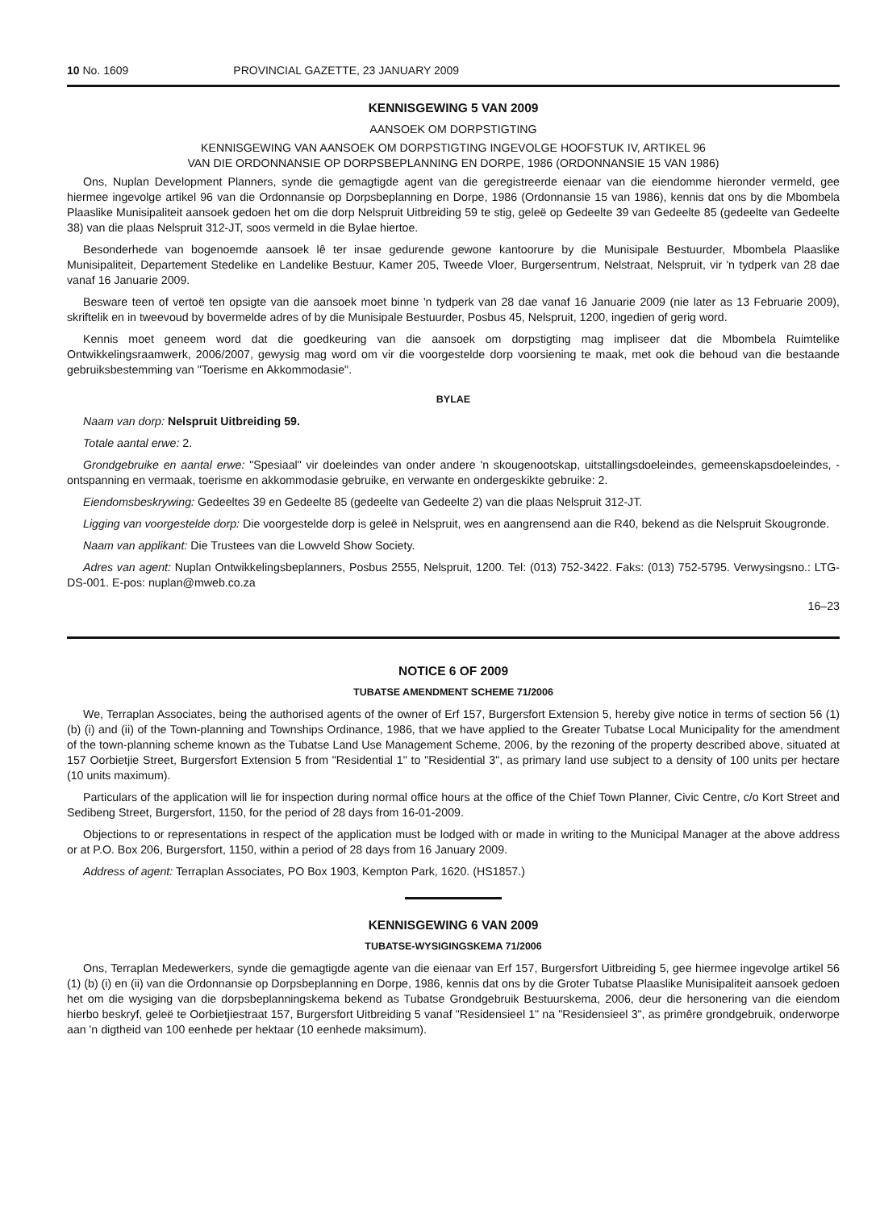10 No. 1609 PROVINCIAL GAZETTE, 23 JANUARY 2009
KENNISGEWING 5 VAN 2009
AANSOEK OM DORPSTIGTING
KENNISGEWING VAN AANSOEK OM DORPSTIGTING INGEVOLGE HOOFSTUK IV, ARTIKEL 96
VAN DIE ORDONNANSIE OP DORPSBEPLANNING EN DORPE, 1986 (ORDONNANSIE 15 VAN 1986)
Ons, Nuplan Development Planners, synde die gemagtigde agent van die geregistreerde eienaar van die eiendomme hieronder vermeld, gee hiermee ingevolge artikel 96 van die Ordonnansie op Dorpsbeplanning en Dorpe, 1986 (Ordonnansie 15 van 1986), kennis dat ons by die Mbombela Plaaslike Munisipaliteit aansoek gedoen het om die dorp Nelspruit Uitbreiding 59 te stig, geleë op Gedeelte 39 van Gedeelte 85 (gedeelte van Gedeelte 38) van die plaas Nelspruit 312-JT, soos vermeld in die Bylae hiertoe.
Besonderhede van bogenoemde aansoek lê ter insae gedurende gewone kantoorure by die Munisipale Bestuurder, Mbombela Plaaslike Munisipaliteit, Departement Stedelike en Landelike Bestuur, Kamer 205, Tweede Vloer, Burgersentrum, Nelstraat, Nelspruit, vir 'n tydperk van 28 dae vanaf 16 Januarie 2009.
Besware teen of vertoë ten opsigte van die aansoek moet binne 'n tydperk van 28 dae vanaf 16 Januarie 2009 (nie later as 13 Februarie 2009), skriftelik en in tweevoud by bovermelde adres of by die Munisipale Bestuurder, Posbus 45, Nelspruit, 1200, ingedien of gerig word.
Kennis moet geneem word dat die goedkeuring van die aansoek om dorpstigting mag impliseer dat die Mbombela Ruimtelike Ontwikkelingsraamwerk, 2006/2007, gewysig mag word om vir die voorgestelde dorp voorsiening te maak, met ook die behoud van die bestaande gebruiksbestemming van "Toerisme en Akkommodasie".
BYLAE
Naam van dorp: Nelspruit Uitbreiding 59.
Totale aantal erwe: 2.
Grondgebruike en aantal erwe: "Spesiaal" vir doeleindes van onder andere 'n skougenootskap, uitstallingsdoeleindes, gemeenskapsdoeleindes, -ontspanning en vermaak, toerisme en akkommodasie gebruike, en verwante en ondergeskikte gebruike: 2.
Eiendomsbeskrywing: Gedeeltes 39 en Gedeelte 85 (gedeelte van Gedeelte 2) van die plaas Nelspruit 312-JT.
Ligging van voorgestelde dorp: Die voorgestelde dorp is geleë in Nelspruit, wes en aangrensend aan die R40, bekend as die Nelspruit Skougronde.
Naam van applikant: Die Trustees van die Lowveld Show Society.
Adres van agent: Nuplan Ontwikkelingsbeplanners, Posbus 2555, Nelspruit, 1200. Tel: (013) 752-3422. Faks: (013) 752-5795. Verwysingsno.: LTG-DS-001. E-pos: nuplan@mweb.co.za
16–23
NOTICE 6 OF 2009
TUBATSE AMENDMENT SCHEME 71/2006
We, Terraplan Associates, being the authorised agents of the owner of Erf 157, Burgersfort Extension 5, hereby give notice in terms of section 56 (1) (b) (i) and (ii) of the Town-planning and Townships Ordinance, 1986, that we have applied to the Greater Tubatse Local Municipality for the amendment of the town-planning scheme known as the Tubatse Land Use Management Scheme, 2006, by the rezoning of the property described above, situated at 157 Oorbietjie Street, Burgersfort Extension 5 from "Residential 1" to "Residential 3", as primary land use subject to a density of 100 units per hectare (10 units maximum).
Particulars of the application will lie for inspection during normal office hours at the office of the Chief Town Planner, Civic Centre, c/o Kort Street and Sedibeng Street, Burgersfort, 1150, for the period of 28 days from 16-01-2009.
Objections to or representations in respect of the application must be lodged with or made in writing to the Municipal Manager at the above address or at P.O. Box 206, Burgersfort, 1150, within a period of 28 days from 16 January 2009.
Address of agent: Terraplan Associates, PO Box 1903, Kempton Park, 1620. (HS1857.)
KENNISGEWING 6 VAN 2009
TUBATSE-WYSIGINGSKEMA 71/2006
Ons, Terraplan Medewerkers, synde die gemagtigde agente van die eienaar van Erf 157, Burgersfort Uitbreiding 5, gee hiermee ingevolge artikel 56 (1) (b) (i) en (ii) van die Ordonnansie op Dorpsbeplanning en Dorpe, 1986, kennis dat ons by die Groter Tubatse Plaaslike Munisipaliteit aansoek gedoen het om die wysiging van die dorpsbeplanningskema bekend as Tubatse Grondgebruik Bestuurskema, 2006, deur die hersonering van die eiendom hierbo beskryf, geleë te Oorbietjiestraat 157, Burgersfort Uitbreiding 5 vanaf "Residensieel 1" na "Residensieel 3", as primêre grondgebruik, onderworpe aan 'n digtheid van 100 eenhede per hektaar (10 eenhede maksimum).